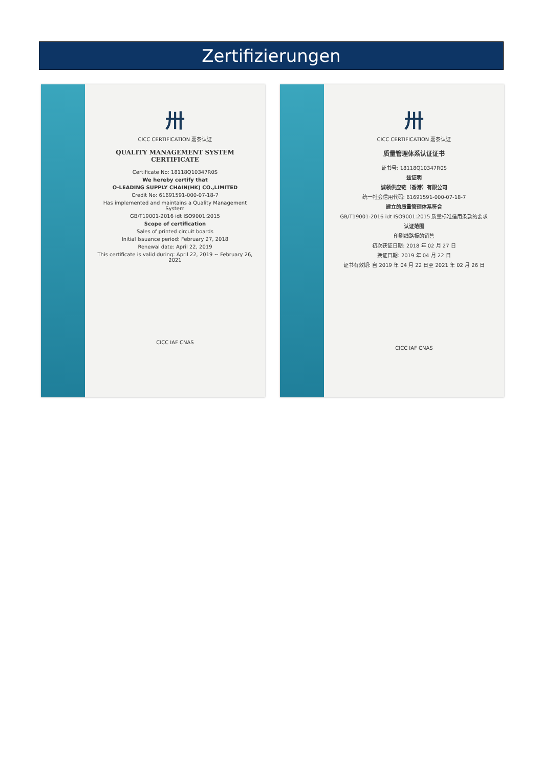Zertifizierungen
卅
CICC CERTIFICATION 嘉泰认证
QUALITY MANAGEMENT SYSTEM CERTIFICATE
Certificate No: 18118Q10347R0S
We hereby certify that
O-LEADING SUPPLY CHAIN(HK) CO.,LIMITED
Credit No: 61691591-000-07-18-7
Has implemented and maintains a Quality Management System
GB/T19001-2016 idt ISO9001:2015
Scope of certification
Sales of printed circuit boards
Initial Issuance period: February 27, 2018
Renewal date: April 22, 2019
This certificate is valid during: April 22, 2019 ~ February 26, 2021
CICC IAF CNAS
卅
CICC CERTIFICATION 嘉泰认证
质量管理体系认证证书
证书号: 18118Q10347R0S
兹证明
诚领供应链（香港）有限公司
统一社会信用代码: 61691591-000-07-18-7
建立的质量管理体系符合
GB/T19001-2016 idt ISO9001:2015 质量标准适用条款的要求
认证范围
印刷线路板的销售
初次获证日期: 2018 年 02 月 27 日
换证日期: 2019 年 04 月 22 日
证书有效期: 自 2019 年 04 月 22 日至 2021 年 02 月 26 日
CICC IAF CNAS